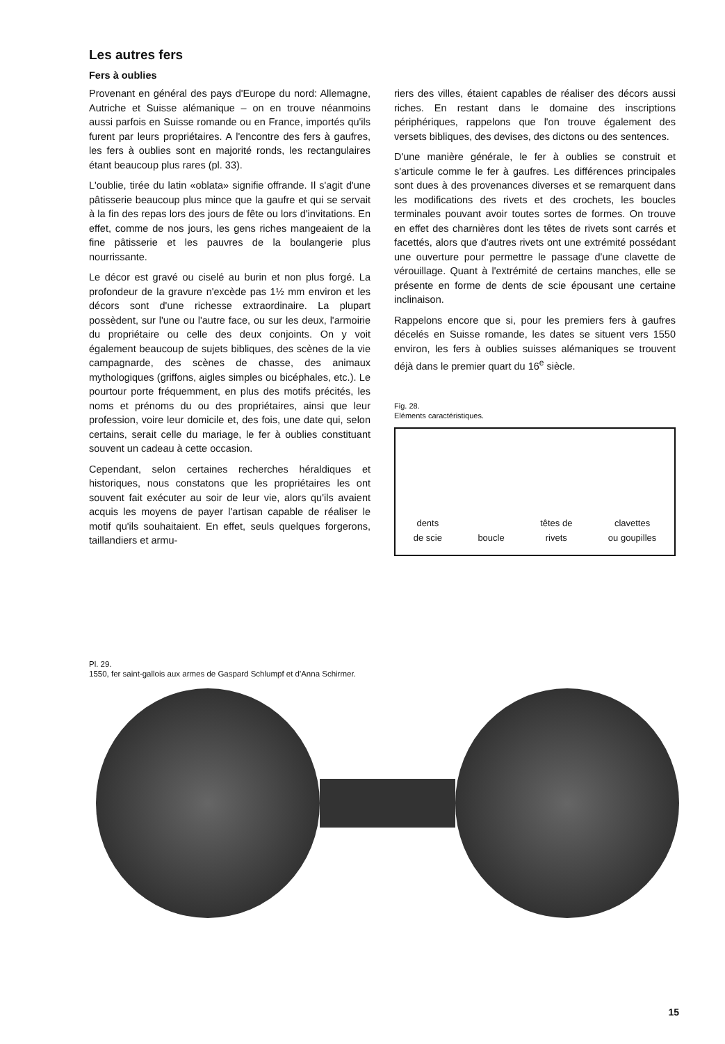Les autres fers
Fers à oublies
Provenant en général des pays d'Europe du nord: Allemagne, Autriche et Suisse alémanique – on en trouve néanmoins aussi parfois en Suisse romande ou en France, importés qu'ils furent par leurs propriétaires. A l'encontre des fers à gaufres, les fers à oublies sont en majorité ronds, les rectangulaires étant beaucoup plus rares (pl. 33).
L'oublie, tirée du latin «oblata» signifie offrande. Il s'agit d'une pâtisserie beaucoup plus mince que la gaufre et qui se servait à la fin des repas lors des jours de fête ou lors d'invitations. En effet, comme de nos jours, les gens riches mangeaient de la fine pâtisserie et les pauvres de la boulangerie plus nourrissante.
Le décor est gravé ou ciselé au burin et non plus forgé. La profondeur de la gravure n'excède pas 1½ mm environ et les décors sont d'une richesse extraordinaire. La plupart possèdent, sur l'une ou l'autre face, ou sur les deux, l'armoirie du propriétaire ou celle des deux conjoints. On y voit également beaucoup de sujets bibliques, des scènes de la vie campagnarde, des scènes de chasse, des animaux mythologiques (griffons, aigles simples ou bicéphales, etc.). Le pourtour porte fréquemment, en plus des motifs précités, les noms et prénoms du ou des propriétaires, ainsi que leur profession, voire leur domicile et, des fois, une date qui, selon certains, serait celle du mariage, le fer à oublies constituant souvent un cadeau à cette occasion.
Cependant, selon certaines recherches héraldiques et historiques, nous constatons que les propriétaires les ont souvent fait exécuter au soir de leur vie, alors qu'ils avaient acquis les moyens de payer l'artisan capable de réaliser le motif qu'ils souhaitaient. En effet, seuls quelques forgerons, taillandiers et armu-
riers des villes, étaient capables de réaliser des décors aussi riches. En restant dans le domaine des inscriptions périphériques, rappelons que l'on trouve également des versets bibliques, des devises, des dictons ou des sentences.
D'une manière générale, le fer à oublies se construit et s'articule comme le fer à gaufres. Les différences principales sont dues à des provenances diverses et se remarquent dans les modifications des rivets et des crochets, les boucles terminales pouvant avoir toutes sortes de formes. On trouve en effet des charnières dont les têtes de rivets sont carrés et facettés, alors que d'autres rivets ont une extrémité possédant une ouverture pour permettre le passage d'une clavette de vérouillage. Quant à l'extrémité de certains manches, elle se présente en forme de dents de scie épousant une certaine inclinaison.
Rappelons encore que si, pour les premiers fers à gaufres décelés en Suisse romande, les dates se situent vers 1550 environ, les fers à oublies suisses alémaniques se trouvent déjà dans le premier quart du 16<sup>e</sup> siècle.
Fig. 28.
Eléments caractéristiques.
dents
de scie
boucle
têtes de
rivets
clavettes
ou goupilles
Pl. 29.
1550, fer saint-gallois aux armes de Gaspard Schlumpf et d'Anna Schirmer.
15